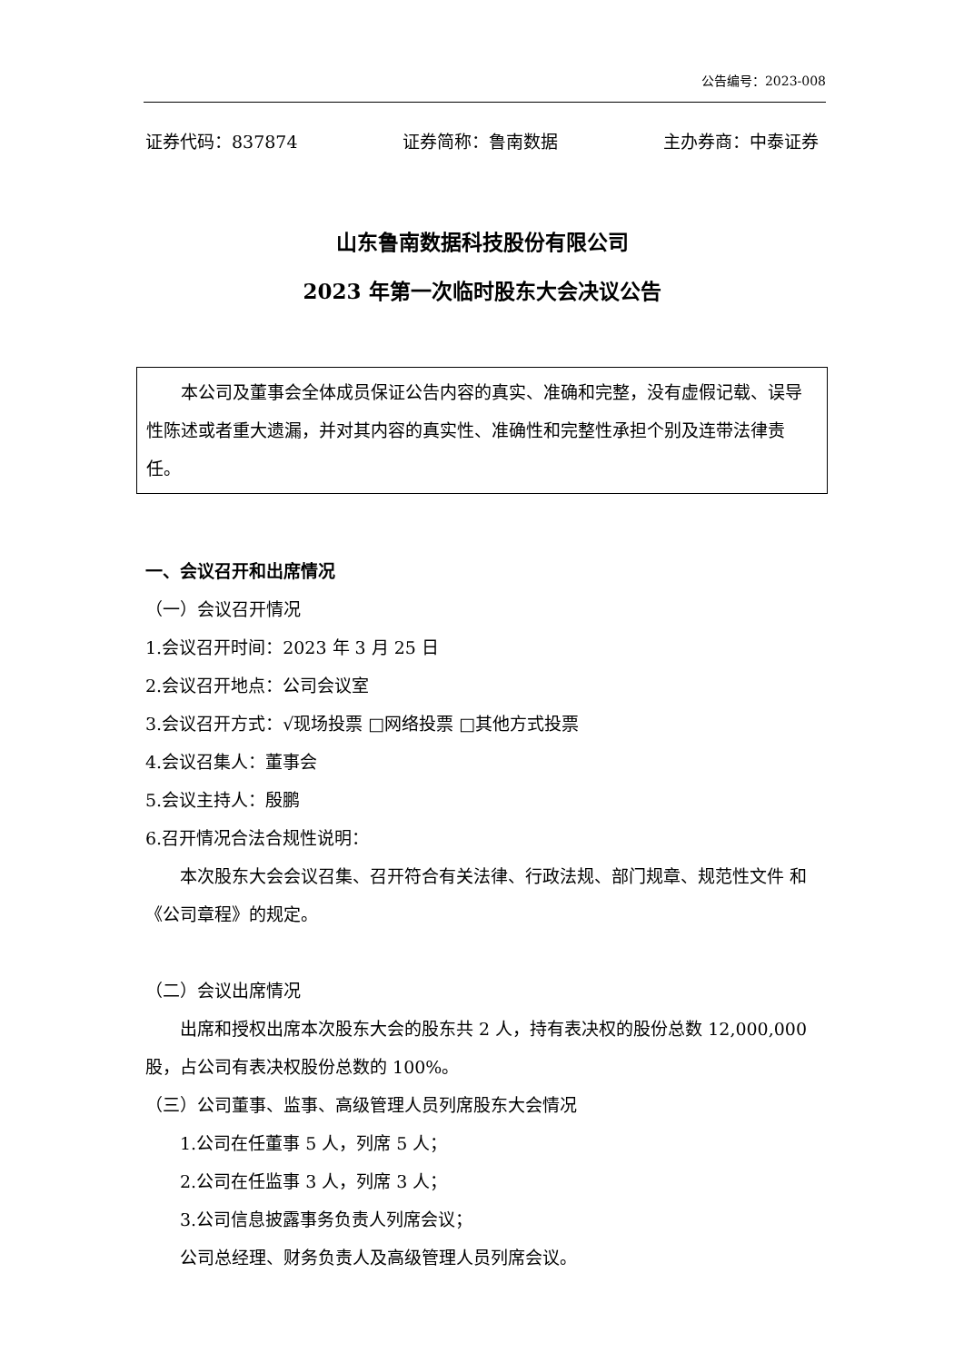公告编号：2023-008
证券代码：837874 证券简称：鲁南数据 主办券商：中泰证券
山东鲁南数据科技股份有限公司
2023 年第一次临时股东大会决议公告
本公司及董事会全体成员保证公告内容的真实、准确和完整，没有虚假记载、误导性陈述或者重大遗漏，并对其内容的真实性、准确性和完整性承担个别及连带法律责任。
一、会议召开和出席情况
（一）会议召开情况
1.会议召开时间：2023 年 3 月 25 日
2.会议召开地点：公司会议室
3.会议召开方式：√现场投票 □网络投票 □其他方式投票
4.会议召集人：董事会
5.会议主持人：殷鹏
6.召开情况合法合规性说明：
本次股东大会会议召集、召开符合有关法律、行政法规、部门规章、规范性文件 和《公司章程》的规定。
（二）会议出席情况
出席和授权出席本次股东大会的股东共 2 人，持有表决权的股份总数 12,000,000 股，占公司有表决权股份总数的 100%。
（三）公司董事、监事、高级管理人员列席股东大会情况
1.公司在任董事 5 人，列席 5 人；
2.公司在任监事 3 人，列席 3 人；
3.公司信息披露事务负责人列席会议；
公司总经理、财务负责人及高级管理人员列席会议。